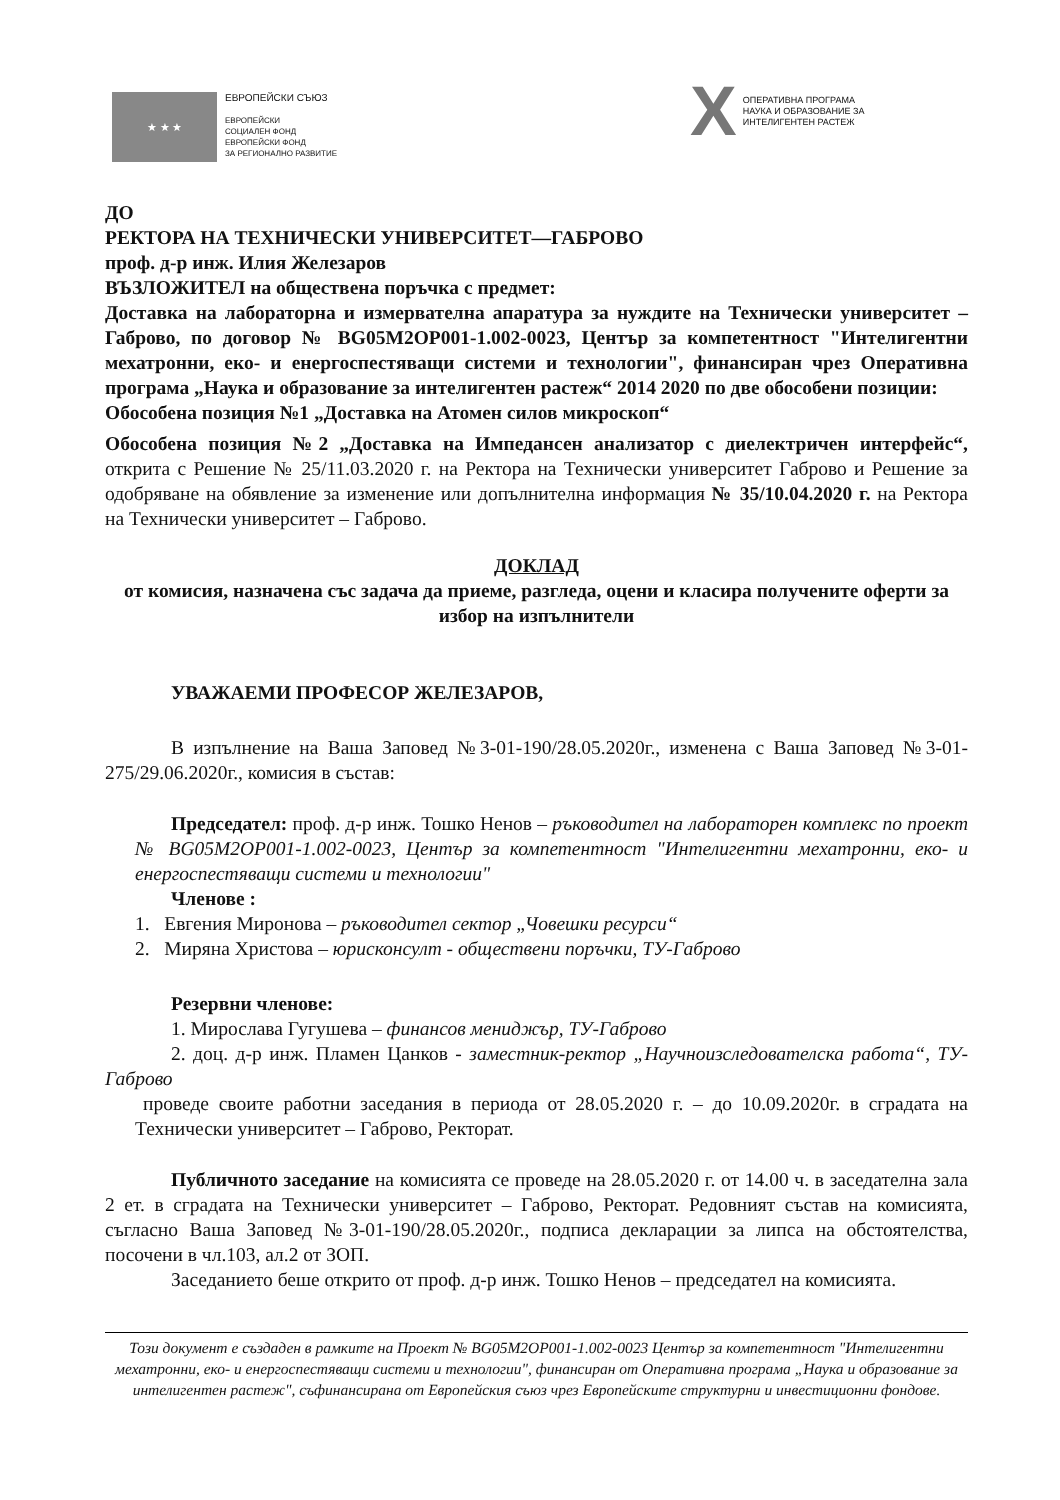★ ★ ★
ЕВРОПЕЙСКИ СЪЮЗ
ЕВРОПЕЙСКИ
СОЦИАЛЕН ФОНД
ЕВРОПЕЙСКИ ФОНД
ЗА РЕГИОНАЛНО РАЗВИТИЕ
X
ОПЕРАТИВНА ПРОГРАМА
НАУКА И ОБРАЗОВАНИЕ ЗА
ИНТЕЛИГЕНТЕН РАСТЕЖ
ДО
РЕКТОРА НА ТЕХНИЧЕСКИ УНИВЕРСИТЕТ—ГАБРОВО
проф. д-р инж. Илия Железаров
ВЪЗЛОЖИТЕЛ на обществена поръчка с предмет:
Доставка на лабораторна и измервателна апаратура за нуждите на Технически университет – Габрово, по договор № BG05M2OP001-1.002-0023, Център за компетентност "Интелигентни мехатронни, еко- и енергоспестяващи системи и технологии", финансиран чрез Оперативна програма „Наука и образование за интелигентен растеж“ 2014 2020 по две обособени позиции:
Обособена позиция №1 „Доставка на Атомен силов микроскоп“
Обособена позиция №2 „Доставка на Импедансен анализатор с диелектричен интерфейс“, открита с Решение № 25/11.03.2020 г. на Ректора на Технически университет Габрово и Решение за одобряване на обявление за изменение или допълнителна информация № 35/10.04.2020 г. на Ректора на Технически университет – Габрово.
ДОКЛАД
от комисия, назначена със задача да приеме, разгледа, оцени и класира получените оферти за избор на изпълнители
УВАЖАЕМИ ПРОФЕСОР ЖЕЛЕЗАРОВ,
В изпълнение на Ваша Заповед №3-01-190/28.05.2020г., изменена с Ваша Заповед №3-01-275/29.06.2020г., комисия в състав:
Председател: проф. д-р инж. Тошко Ненов – ръководител на лабораторен комплекс по проект № BG05M2OP001-1.002-0023, Център за компетентност "Интелигентни мехатронни, еко- и енергоспестяващи системи и технологии"
Членове :
1. Евгения Миронова – ръководител сектор „Човешки ресурси“
2. Миряна Христова – юрисконсулт - обществени поръчки, ТУ-Габрово
Резервни членове:
1. Мирослава Гугушева – финансов мениджър, ТУ-Габрово
2. доц. д-р инж. Пламен Цанков - заместник-ректор „Научноизследователска работа“, ТУ-Габрово
проведе своите работни заседания в периода от 28.05.2020 г. – до 10.09.2020г. в сградата на Технически университет – Габрово, Ректорат.
Публичното заседание на комисията се проведе на 28.05.2020 г. от 14.00 ч. в заседателна зала 2 ет. в сградата на Технически университет – Габрово, Ректорат. Редовният състав на комисията, съгласно Ваша Заповед №3-01-190/28.05.2020г., подписа декларации за липса на обстоятелства, посочени в чл.103, ал.2 от ЗОП.
Заседанието беше открито от проф. д-р инж. Тошко Ненов – председател на комисията.
Този документ е създаден в рамките на Проект № BG05M2OP001-1.002-0023 Център за компетентност "Интелигентни мехатронни, еко- и енергоспестяващи системи и технологии", финансиран от Оперативна програма „Наука и образование за интелигентен растеж", съфинансирана от Европейския съюз чрез Европейските структурни и инвестиционни фондове.